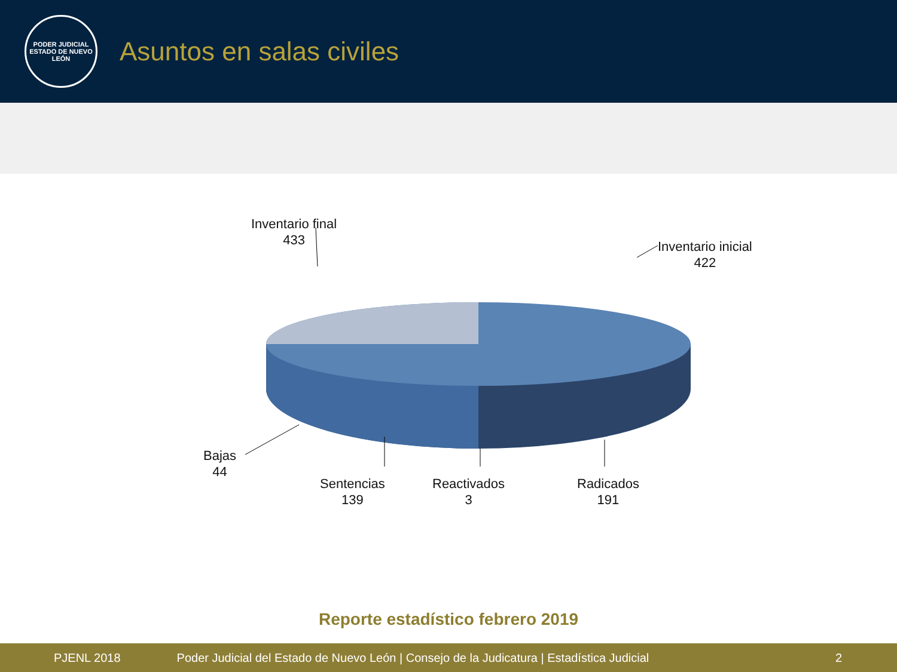PODER JUDICIAL
ESTADO DE NUEVO LEÓN
Asuntos en salas civiles
Inventario final
433
Inventario inicial
422
Bajas
44
Sentencias
139
Reactivados
3
Radicados
191
Reporte estadístico febrero 2019
PJENL 2018 Poder Judicial del Estado de Nuevo León | Consejo de la Judicatura | Estadística Judicial 2